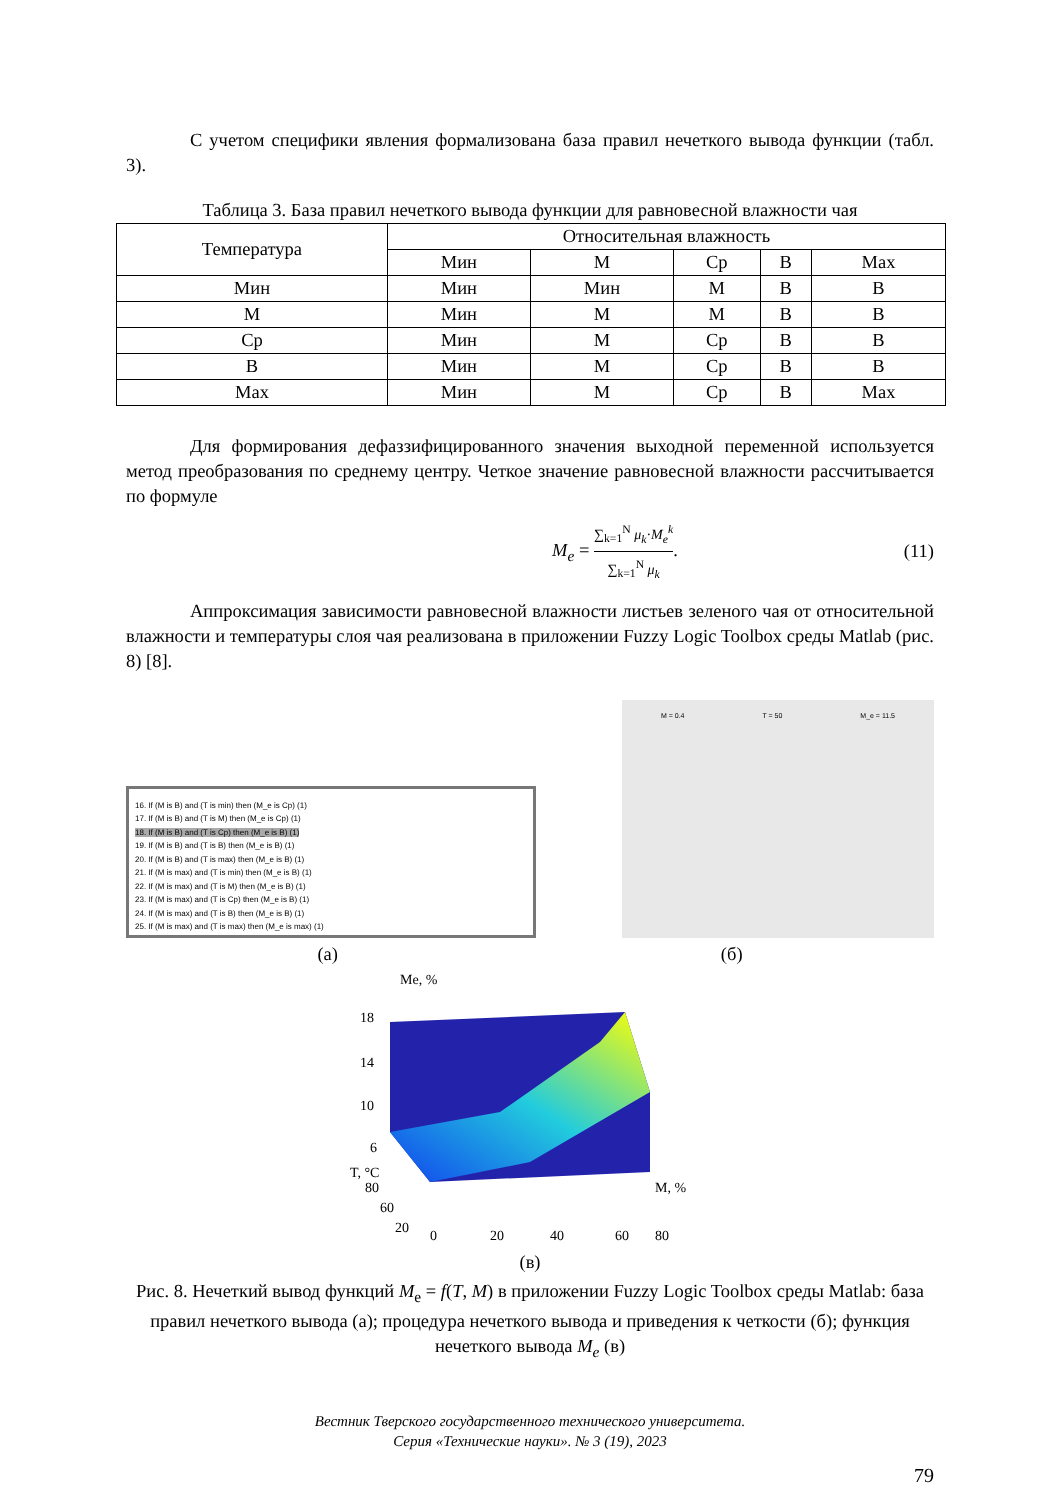С учетом специфики явления формализована база правил нечеткого вывода функции (табл. 3).
Таблица 3. База правил нечеткого вывода функции для равновесной влажности чая
| Температура | Относительная влажность | | | | |
| | Мин | М | Ср | В | Max |
| Мин | Мин | Мин | М | В | В |
| М | Мин | М | М | В | В |
| Ср | Мин | М | Ср | В | В |
| В | Мин | М | Ср | В | В |
| Max | Мин | М | Ср | В | Max |
Для формирования дефаззифицированного значения выходной переменной используется метод преобразования по среднему центру. Четкое значение равновесной влажности рассчитывается по формуле
M<sub>e</sub> = ∑<sub>k=1</sub><sup>N</sup> μ<sub>k</sub>·M<sub>e</sub><sup>k</sup> ∑<sub>k=1</sub><sup>N</sup> μ<sub>k</sub>. (11)
Аппроксимация зависимости равновесной влажности листьев зеленого чая от относительной влажности и температуры слоя чая реализована в приложении Fuzzy Logic Toolbox среды Matlab (рис. 8) [8].
16. If (M is B) and (T is min) then (M_e is Cp) (1)
17. If (M is B) and (T is M) then (M_e is Cp) (1)
18. If (M is B) and (T is Cp) then (M_e is B) (1)
19. If (M is B) and (T is B) then (M_e is B) (1)
20. If (M is B) and (T is max) then (M_e is B) (1)
21. If (M is max) and (T is min) then (M_e is B) (1)
22. If (M is max) and (T is M) then (M_e is B) (1)
23. If (M is max) and (T is Cp) then (M_e is B) (1)
24. If (M is max) and (T is B) then (M_e is B) (1)
25. If (M is max) and (T is max) then (M_e is max) (1)
M = 0.4 T = 50 M_e = 11.5
(а) (б)
Me, %
18
14
10
6
T, °C
80
60
20
M, %
0
20
40
60
80
(в)
Рис. 8. Нечеткий вывод функций M<sub>e</sub> = f(T, M) в приложении Fuzzy Logic Toolbox среды Matlab: база правил нечеткого вывода (а); процедура нечеткого вывода и приведения к четкости (б); функция нечеткого вывода M<sub>e</sub> (в)
Вестник Тверского государственного технического университета.
Серия «Технические науки». № 3 (19), 2023
79